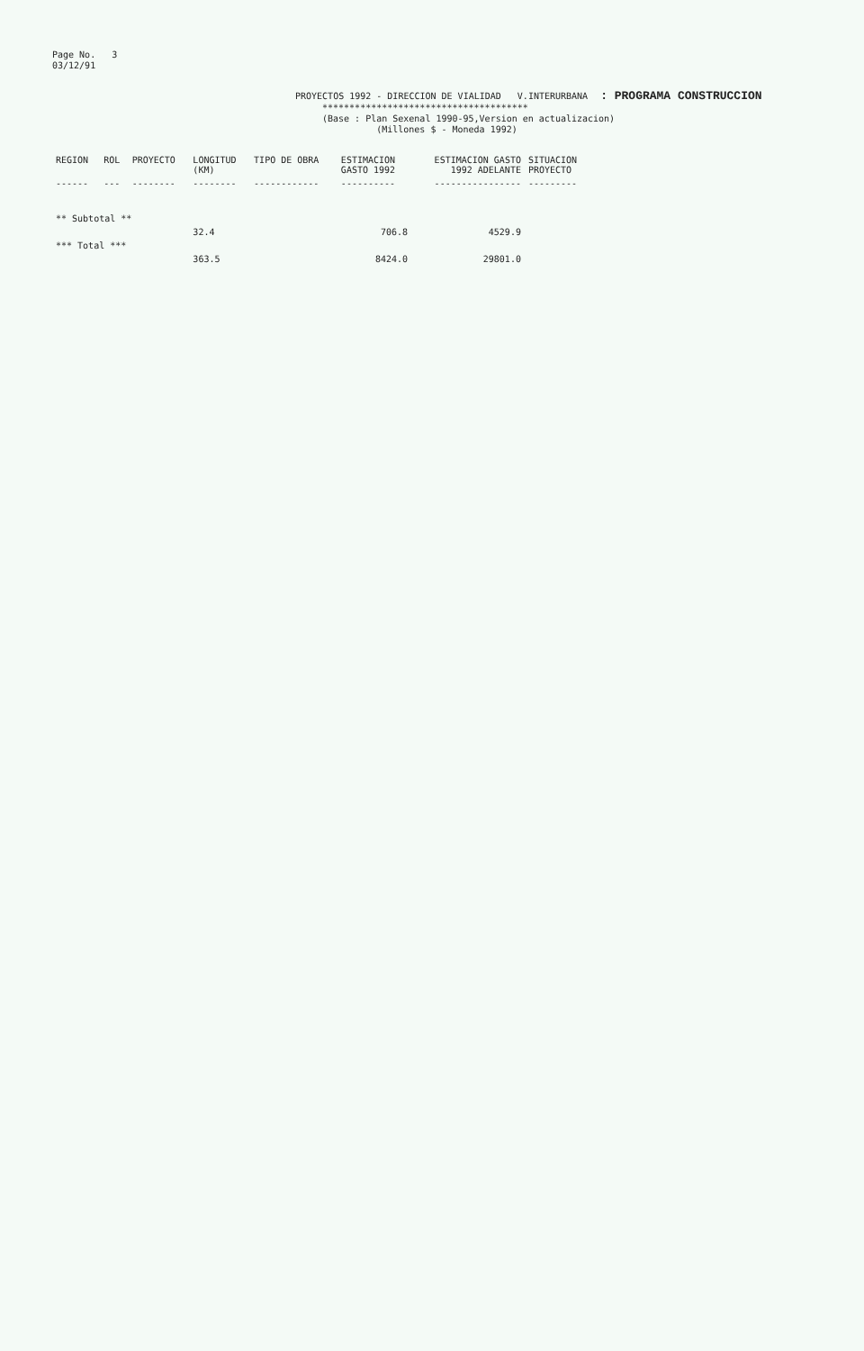Page No. 3
03/12/91
PROYECTOS 1992 - DIRECCION DE VIALIDAD V.INTERURBANA : PROGRAMA CONSTRUCCION
**************************************
(Base : Plan Sexenal 1990-95,Version en actualizacion)
(Millones $ - Moneda 1992)
| REGION | ROL | PROYECTO | LONGITUD (KM) | TIPO DE OBRA | ESTIMACION GASTO 1992 | ESTIMACION GASTO 1992 ADELANTE | SITUACION PROYECTO |
| --- | --- | --- | --- | --- | --- | --- | --- |
| ------ | --- | -------- | -------- | ------------ | ---------- | ---------------- | --------- |
| ** Subtotal ** | | | | | | | |
| | | | 32.4 | | 706.8 | 4529.9 | |
| *** Total *** | | | | | | | |
| | | | 363.5 | | 8424.0 | 29801.0 | |